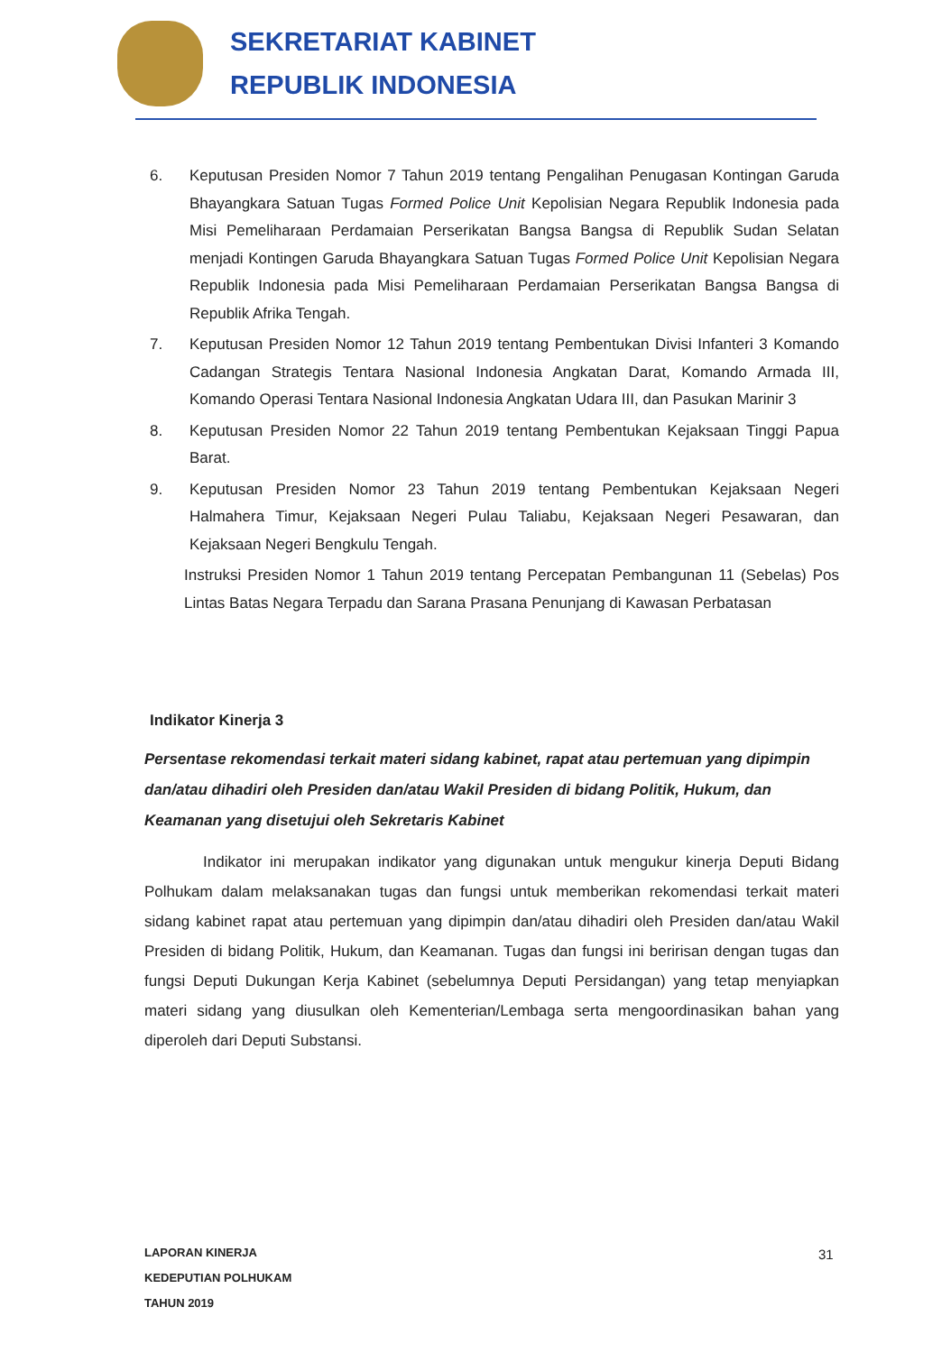SEKRETARIAT KABINET
REPUBLIK INDONESIA
6. Keputusan Presiden Nomor 7 Tahun 2019 tentang Pengalihan Penugasan Kontingan Garuda Bhayangkara Satuan Tugas Formed Police Unit Kepolisian Negara Republik Indonesia pada Misi Pemeliharaan Perdamaian Perserikatan Bangsa Bangsa di Republik Sudan Selatan menjadi Kontingen Garuda Bhayangkara Satuan Tugas Formed Police Unit Kepolisian Negara Republik Indonesia pada Misi Pemeliharaan Perdamaian Perserikatan Bangsa Bangsa di Republik Afrika Tengah.
7. Keputusan Presiden Nomor 12 Tahun 2019 tentang Pembentukan Divisi Infanteri 3 Komando Cadangan Strategis Tentara Nasional Indonesia Angkatan Darat, Komando Armada III, Komando Operasi Tentara Nasional Indonesia Angkatan Udara III, dan Pasukan Marinir 3
8. Keputusan Presiden Nomor 22 Tahun 2019 tentang Pembentukan Kejaksaan Tinggi Papua Barat.
9. Keputusan Presiden Nomor 23 Tahun 2019 tentang Pembentukan Kejaksaan Negeri Halmahera Timur, Kejaksaan Negeri Pulau Taliabu, Kejaksaan Negeri Pesawaran, dan Kejaksaan Negeri Bengkulu Tengah.
Instruksi Presiden Nomor 1 Tahun 2019 tentang Percepatan Pembangunan 11 (Sebelas) Pos Lintas Batas Negara Terpadu dan Sarana Prasana Penunjang di Kawasan Perbatasan
Indikator Kinerja 3
Persentase rekomendasi terkait materi sidang kabinet, rapat atau pertemuan yang dipimpin dan/atau dihadiri oleh Presiden dan/atau Wakil Presiden di bidang Politik, Hukum, dan Keamanan yang disetujui oleh Sekretaris Kabinet
Indikator ini merupakan indikator yang digunakan untuk mengukur kinerja Deputi Bidang Polhukam dalam melaksanakan tugas dan fungsi untuk memberikan rekomendasi terkait materi sidang kabinet rapat atau pertemuan yang dipimpin dan/atau dihadiri oleh Presiden dan/atau Wakil Presiden di bidang Politik, Hukum, dan Keamanan. Tugas dan fungsi ini beririsan dengan tugas dan fungsi Deputi Dukungan Kerja Kabinet (sebelumnya Deputi Persidangan) yang tetap menyiapkan materi sidang yang diusulkan oleh Kementerian/Lembaga serta mengoordinasikan bahan yang diperoleh dari Deputi Substansi.
LAPORAN KINERJA
KEDEPUTIAN POLHUKAM
TAHUN 2019
31